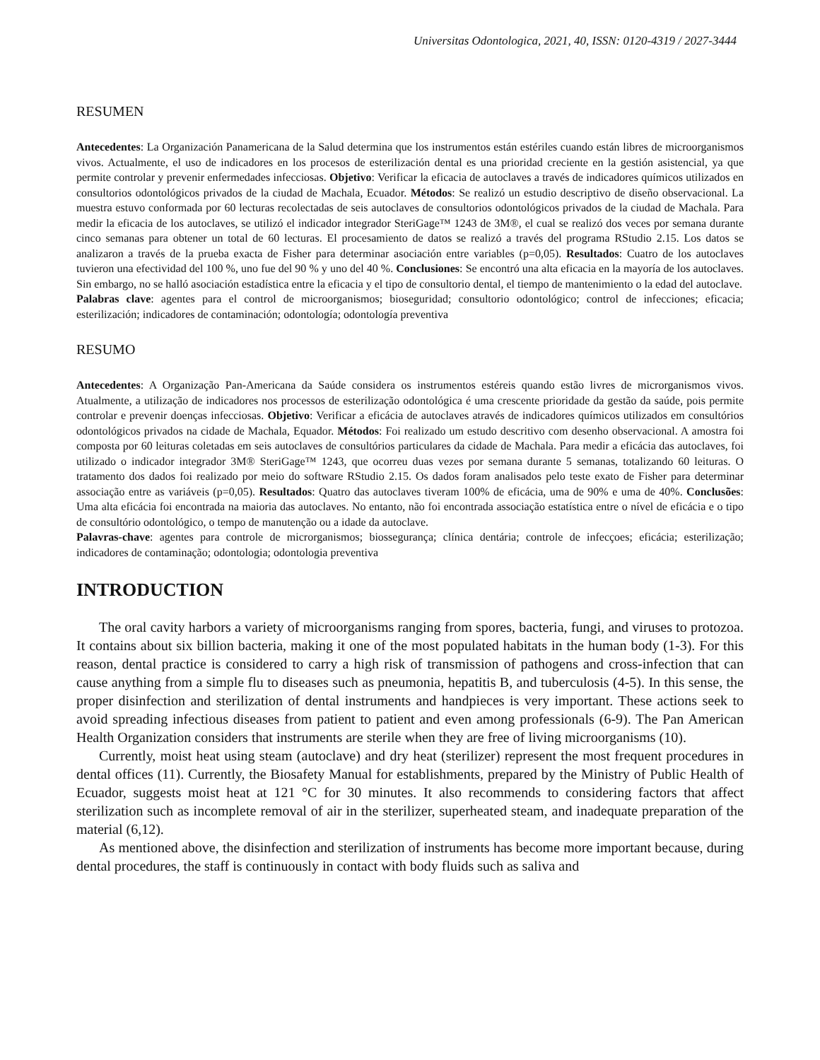Universitas Odontologica, 2021, 40, ISSN: 0120-4319 / 2027-3444
RESUMEN
Antecedentes: La Organización Panamericana de la Salud determina que los instrumentos están estériles cuando están libres de microorganismos vivos. Actualmente, el uso de indicadores en los procesos de esterilización dental es una prioridad creciente en la gestión asistencial, ya que permite controlar y prevenir enfermedades infecciosas. Objetivo: Verificar la eficacia de autoclaves a través de indicadores químicos utilizados en consultorios odontológicos privados de la ciudad de Machala, Ecuador. Métodos: Se realizó un estudio descriptivo de diseño observacional. La muestra estuvo conformada por 60 lecturas recolectadas de seis autoclaves de consultorios odontológicos privados de la ciudad de Machala. Para medir la eficacia de los autoclaves, se utilizó el indicador integrador SteriGage™ 1243 de 3M®, el cual se realizó dos veces por semana durante cinco semanas para obtener un total de 60 lecturas. El procesamiento de datos se realizó a través del programa RStudio 2.15. Los datos se analizaron a través de la prueba exacta de Fisher para determinar asociación entre variables (p=0,05). Resultados: Cuatro de los autoclaves tuvieron una efectividad del 100 %, uno fue del 90 % y uno del 40 %. Conclusiones: Se encontró una alta eficacia en la mayoría de los autoclaves. Sin embargo, no se halló asociación estadística entre la eficacia y el tipo de consultorio dental, el tiempo de mantenimiento o la edad del autoclave.
Palabras clave: agentes para el control de microorganismos; bioseguridad; consultorio odontológico; control de infecciones; eficacia; esterilización; indicadores de contaminación; odontología; odontología preventiva
RESUMO
Antecedentes: A Organização Pan-Americana da Saúde considera os instrumentos estéreis quando estão livres de microrganismos vivos. Atualmente, a utilização de indicadores nos processos de esterilização odontológica é uma crescente prioridade da gestão da saúde, pois permite controlar e prevenir doenças infecciosas. Objetivo: Verificar a eficácia de autoclaves através de indicadores químicos utilizados em consultórios odontológicos privados na cidade de Machala, Equador. Métodos: Foi realizado um estudo descritivo com desenho observacional. A amostra foi composta por 60 leituras coletadas em seis autoclaves de consultórios particulares da cidade de Machala. Para medir a eficácia das autoclaves, foi utilizado o indicador integrador 3M® SteriGage™ 1243, que ocorreu duas vezes por semana durante 5 semanas, totalizando 60 leituras. O tratamento dos dados foi realizado por meio do software RStudio 2.15. Os dados foram analisados pelo teste exato de Fisher para determinar associação entre as variáveis (p=0,05). Resultados: Quatro das autoclaves tiveram 100% de eficácia, uma de 90% e uma de 40%. Conclusões: Uma alta eficácia foi encontrada na maioria das autoclaves. No entanto, não foi encontrada associação estatística entre o nível de eficácia e o tipo de consultório odontológico, o tempo de manutenção ou a idade da autoclave.
Palavras-chave: agentes para controle de microrganismos; biossegurança; clínica dentária; controle de infecçoes; eficácia; esterilização; indicadores de contaminação; odontologia; odontologia preventiva
INTRODUCTION
The oral cavity harbors a variety of microorganisms ranging from spores, bacteria, fungi, and viruses to protozoa. It contains about six billion bacteria, making it one of the most populated habitats in the human body (1-3). For this reason, dental practice is considered to carry a high risk of transmission of pathogens and cross-infection that can cause anything from a simple flu to diseases such as pneumonia, hepatitis B, and tuberculosis (4-5). In this sense, the proper disinfection and sterilization of dental instruments and handpieces is very important. These actions seek to avoid spreading infectious diseases from patient to patient and even among professionals (6-9). The Pan American Health Organization considers that instruments are sterile when they are free of living microorganisms (10).
Currently, moist heat using steam (autoclave) and dry heat (sterilizer) represent the most frequent procedures in dental offices (11). Currently, the Biosafety Manual for establishments, prepared by the Ministry of Public Health of Ecuador, suggests moist heat at 121 °C for 30 minutes. It also recommends to considering factors that affect sterilization such as incomplete removal of air in the sterilizer, superheated steam, and inadequate preparation of the material (6,12).
As mentioned above, the disinfection and sterilization of instruments has become more important because, during dental procedures, the staff is continuously in contact with body fluids such as saliva and